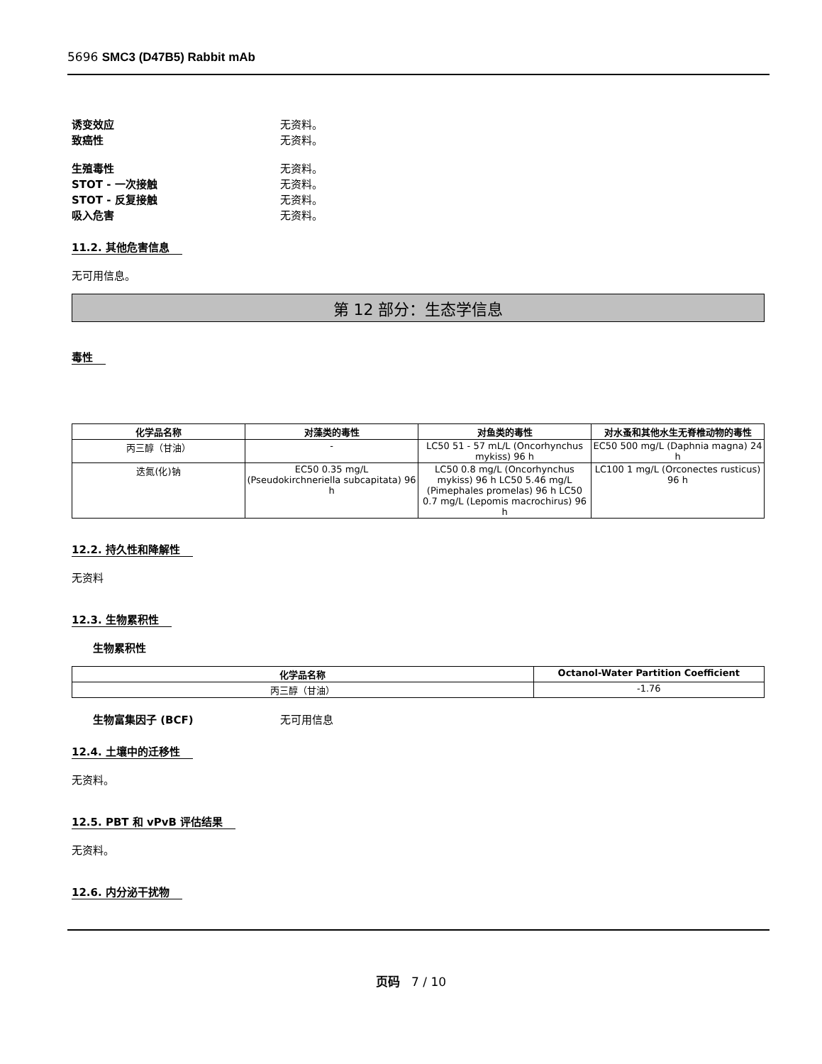5696 SMC3 (D47B5) Rabbit mAb
诱变效应 无资料。
致癌性 无资料。
生殖毒性 无资料。
STOT - 一次接触 无资料。
STOT - 反复接触 无资料。
吸入危害 无资料。
11.2. 其他危害信息
无可用信息。
第 12 部分：生态学信息
毒性
| 化学品名称 | 对藻类的毒性 | 对鱼类的毒性 | 对水蚤和其他水生无脊椎动物的毒性 |
| --- | --- | --- | --- |
| 丙三醇（甘油） | - | LC50 51 - 57 mL/L (Oncorhynchus mykiss) 96 h | EC50 500 mg/L (Daphnia magna) 24 h |
| 迭氮(化)钠 | EC50 0.35 mg/L (Pseudokirchneriella subcapitata) 96 h | LC50 0.8 mg/L (Oncorhynchus mykiss) 96 h LC50 5.46 mg/L (Pimephales promelas) 96 h LC50 0.7 mg/L (Lepomis macrochirus) 96 h | LC100 1 mg/L (Orconectes rusticus) 96 h |
12.2. 持久性和降解性
无资料
12.3. 生物累积性
生物累积性
| 化学品名称 | Octanol-Water Partition Coefficient |
| --- | --- |
| 丙三醇（甘油） | -1.76 |
生物富集因子 (BCF) 无可用信息
12.4. 土壤中的迁移性
无资料。
12.5. PBT 和 vPvB 评估结果
无资料。
12.6. 内分泌干扰物
页码 7 / 10